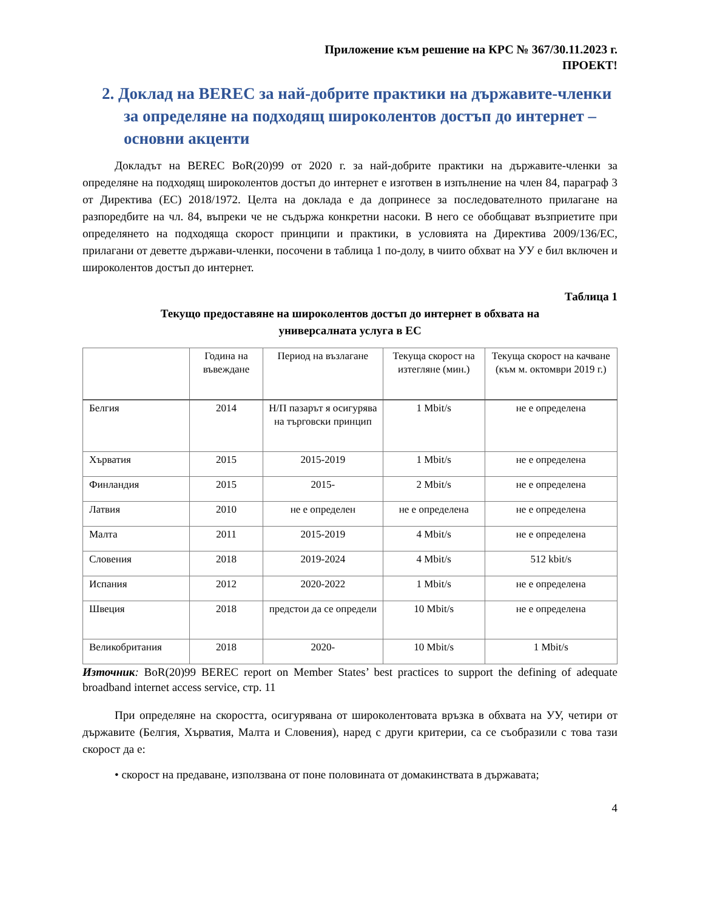Приложение към решение на КРС № 367/30.11.2023 г.
ПРОЕКТ!
2. Доклад на BEREC за най-добрите практики на държавите-членки за определяне на подходящ широколентов достъп до интернет – основни акценти
Докладът на BEREC BoR(20)99 от 2020 г. за най-добрите практики на държавите-членки за определяне на подходящ широколентов достъп до интернет е изготвен в изпълнение на член 84, параграф 3 от Директива (ЕС) 2018/1972. Целта на доклада е да допринесе за последователното прилагане на разпоредбите на чл. 84, въпреки че не съдържа конкретни насоки. В него се обобщават възприетите при определянето на подходяща скорост принципи и практики, в условията на Директива 2009/136/ЕС, прилагани от деветте държави-членки, посочени в таблица 1 по-долу, в чиито обхват на УУ е бил включен и широколентов достъп до интернет.
Таблица 1
Текущо предоставяне на широколентов достъп до интернет в обхвата на
универсалната услуга в ЕС
| | Година на въвеждане | Период на възлагане | Текуща скорост на изтегляне (мин.) | Текуща скорост на качване (към м. октомври 2019 г.) |
| --- | --- | --- | --- | --- |
| Белгия | 2014 | Н/П пазарът я осигурява на търговски принцип | 1 Mbit/s | не е определена |
| Хърватия | 2015 | 2015-2019 | 1 Mbit/s | не е определена |
| Финландия | 2015 | 2015- | 2 Mbit/s | не е определена |
| Латвия | 2010 | не е определен | не е определена | не е определена |
| Малта | 2011 | 2015-2019 | 4 Mbit/s | не е определена |
| Словения | 2018 | 2019-2024 | 4 Mbit/s | 512 kbit/s |
| Испания | 2012 | 2020-2022 | 1 Mbit/s | не е определена |
| Швеция | 2018 | предстои да се определи | 10 Mbit/s | не е определена |
| Великобритания | 2018 | 2020- | 10 Mbit/s | 1 Mbit/s |
Източник: BoR(20)99 BEREC report on Member States’ best practices to support the defining of adequate broadband internet access service, стр. 11
При определяне на скоростта, осигурявана от широколентовата връзка в обхвата на УУ, четири от държавите (Белгия, Хърватия, Малта и Словения), наред с други критерии, са се съобразили с това тази скорост да е:
• скорост на предаване, използвана от поне половината от домакинствата в държавата;
4